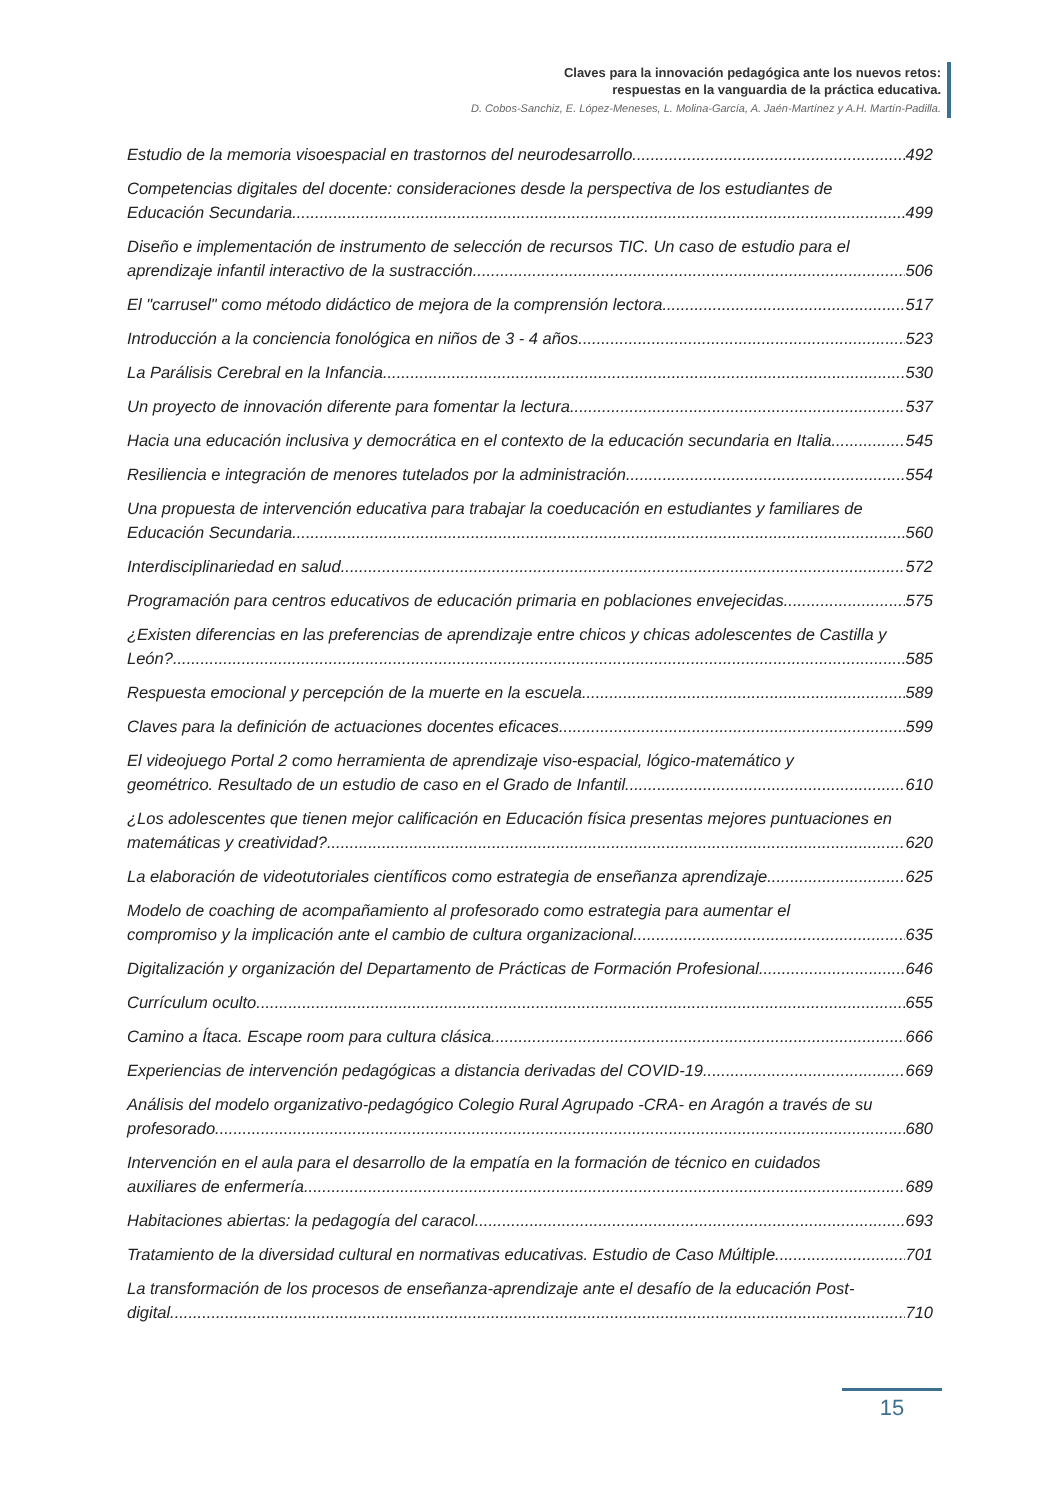Claves para la innovación pedagógica ante los nuevos retos:
respuestas en la vanguardia de la práctica educativa.
D. Cobos-Sanchiz, E. López-Meneses, L. Molina-García, A. Jaén-Martínez y A.H. Martín-Padilla.
Estudio de la memoria visoespacial en trastornos del neurodesarrollo 492
Competencias digitales del docente: consideraciones desde la perspectiva de los estudiantes de
Educación Secundaria 499
Diseño e implementación de instrumento de selección de recursos TIC. Un caso de estudio para el
aprendizaje infantil interactivo de la sustracción. 506
El "carrusel" como método didáctico de mejora de la comprensión lectora 517
Introducción a la conciencia fonológica en niños de 3 - 4 años 523
La Parálisis Cerebral en la Infancia 530
Un proyecto de innovación diferente para fomentar la lectura 537
Hacia una educación inclusiva y democrática en el contexto de la educación secundaria en Italia 545
Resiliencia e integración de menores tutelados por la administración 554
Una propuesta de intervención educativa para trabajar la coeducación en estudiantes y familiares de
Educación Secundaria 560
Interdisciplinariedad en salud 572
Programación para centros educativos de educación primaria en poblaciones envejecidas 575
¿Existen diferencias en las preferencias de aprendizaje entre chicos y chicas adolescentes de Castilla y
León? 585
Respuesta emocional y percepción de la muerte en la escuela 589
Claves para la definición de actuaciones docentes eficaces 599
El videojuego Portal 2 como herramienta de aprendizaje viso-espacial, lógico-matemático y
geométrico. Resultado de un estudio de caso en el Grado de Infantil. 610
¿Los adolescentes que tienen mejor calificación en Educación física presentas mejores puntuaciones en
matemáticas y creatividad? 620
La elaboración de videotutoriales científicos como estrategia de enseñanza aprendizaje 625
Modelo de coaching de acompañamiento al profesorado como estrategia para aumentar el
compromiso y la implicación ante el cambio de cultura organizacional 635
Digitalización y organización del Departamento de Prácticas de Formación Profesional 646
Currículum oculto 655
Camino a Ítaca. Escape room para cultura clásica 666
Experiencias de intervención pedagógicas a distancia derivadas del COVID-19 669
Análisis del modelo organizativo-pedagógico Colegio Rural Agrupado -CRA- en Aragón a través de su
profesorado. 680
Intervención en el aula para el desarrollo de la empatía en la formación de técnico en cuidados
auxiliares de enfermería 689
Habitaciones abiertas: la pedagogía del caracol 693
Tratamiento de la diversidad cultural en normativas educativas. Estudio de Caso Múltiple 701
La transformación de los procesos de enseñanza-aprendizaje ante el desafío de la educación Post-
digital. 710
15